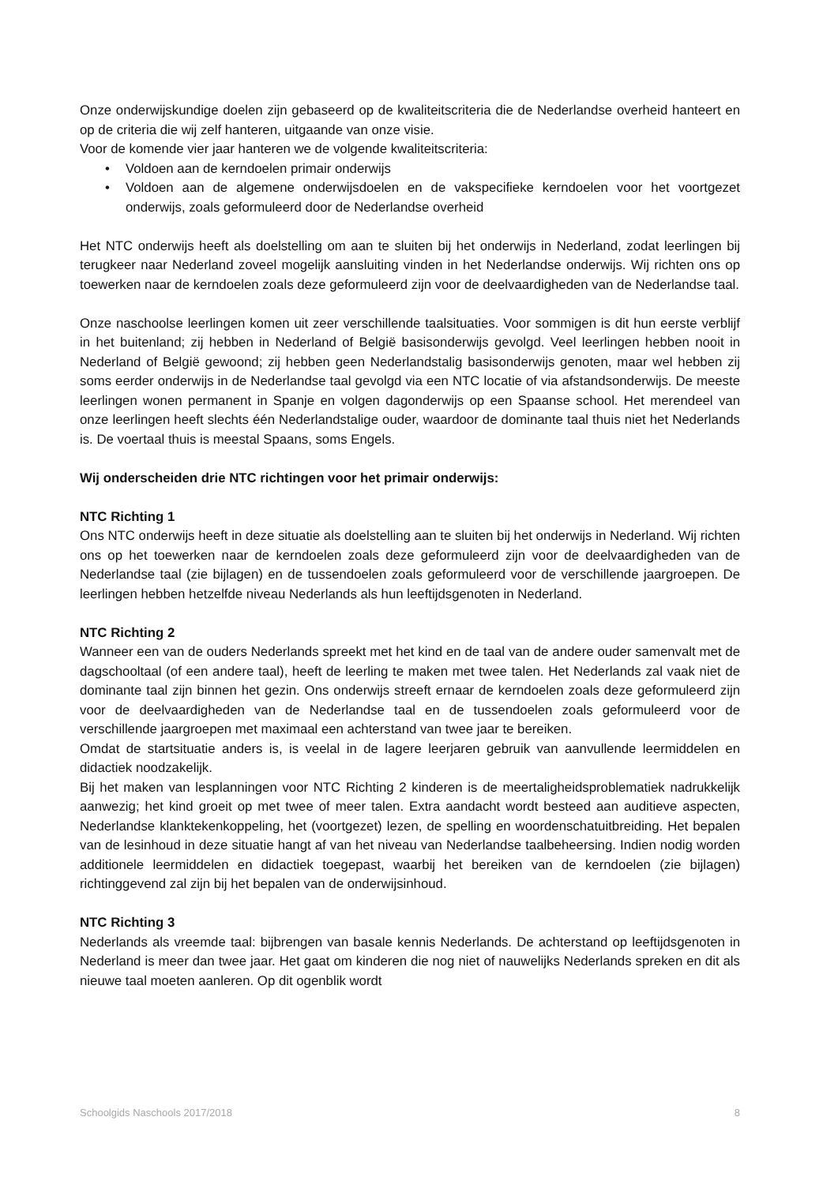Onze onderwijskundige doelen zijn gebaseerd op de kwaliteitscriteria die de Nederlandse overheid hanteert en op de criteria die wij zelf hanteren, uitgaande van onze visie.
Voor de komende vier jaar hanteren we de volgende kwaliteitscriteria:
• Voldoen aan de kerndoelen primair onderwijs
• Voldoen aan de algemene onderwijsdoelen en de vakspecifieke kerndoelen voor het voortgezet onderwijs, zoals geformuleerd door de Nederlandse overheid
Het NTC onderwijs heeft als doelstelling om aan te sluiten bij het onderwijs in Nederland, zodat leerlingen bij terugkeer naar Nederland zoveel mogelijk aansluiting vinden in het Nederlandse onderwijs. Wij richten ons op toewerken naar de kerndoelen zoals deze geformuleerd zijn voor de deelvaardigheden van de Nederlandse taal.
Onze naschoolse leerlingen komen uit zeer verschillende taalsituaties. Voor sommigen is dit hun eerste verblijf in het buitenland; zij hebben in Nederland of België basisonderwijs gevolgd. Veel leerlingen hebben nooit in Nederland of België gewoond; zij hebben geen Nederlandstalig basisonderwijs genoten, maar wel hebben zij soms eerder onderwijs in de Nederlandse taal gevolgd via een NTC locatie of via afstandsonderwijs. De meeste leerlingen wonen permanent in Spanje en volgen dagonderwijs op een Spaanse school. Het merendeel van onze leerlingen heeft slechts één Nederlandstalige ouder, waardoor de dominante taal thuis niet het Nederlands is. De voertaal thuis is meestal Spaans, soms Engels.
Wij onderscheiden drie NTC richtingen voor het primair onderwijs:
NTC Richting 1
Ons NTC onderwijs heeft in deze situatie als doelstelling aan te sluiten bij het onderwijs in Nederland. Wij richten ons op het toewerken naar de kerndoelen zoals deze geformuleerd zijn voor de deelvaardigheden van de Nederlandse taal (zie bijlagen) en de tussendoelen zoals geformuleerd voor de verschillende jaargroepen. De leerlingen hebben hetzelfde niveau Nederlands als hun leeftijdsgenoten in Nederland.
NTC Richting 2
Wanneer een van de ouders Nederlands spreekt met het kind en de taal van de andere ouder samenvalt met de dagschooltaal (of een andere taal), heeft de leerling te maken met twee talen. Het Nederlands zal vaak niet de dominante taal zijn binnen het gezin. Ons onderwijs streeft ernaar de kerndoelen zoals deze geformuleerd zijn voor de deelvaardigheden van de Nederlandse taal en de tussendoelen zoals geformuleerd voor de verschillende jaargroepen met maximaal een achterstand van twee jaar te bereiken.
Omdat de startsituatie anders is, is veelal in de lagere leerjaren gebruik van aanvullende leermiddelen en didactiek noodzakelijk.
Bij het maken van lesplanningen voor NTC Richting 2 kinderen is de meertaligheidsproblematiek nadrukkelijk aanwezig; het kind groeit op met twee of meer talen. Extra aandacht wordt besteed aan auditieve aspecten, Nederlandse klanktekenkoppeling, het (voortgezet) lezen, de spelling en woordenschatuitbreiding. Het bepalen van de lesinhoud in deze situatie hangt af van het niveau van Nederlandse taalbeheersing. Indien nodig worden additionele leermiddelen en didactiek toegepast, waarbij het bereiken van de kerndoelen (zie bijlagen) richtinggevend zal zijn bij het bepalen van de onderwijsinhoud.
NTC Richting 3
Nederlands als vreemde taal: bijbrengen van basale kennis Nederlands. De achterstand op leeftijdsgenoten in Nederland is meer dan twee jaar. Het gaat om kinderen die nog niet of nauwelijks Nederlands spreken en dit als nieuwe taal moeten aanleren. Op dit ogenblik wordt
Schoolgids Naschools 2017/2018 8